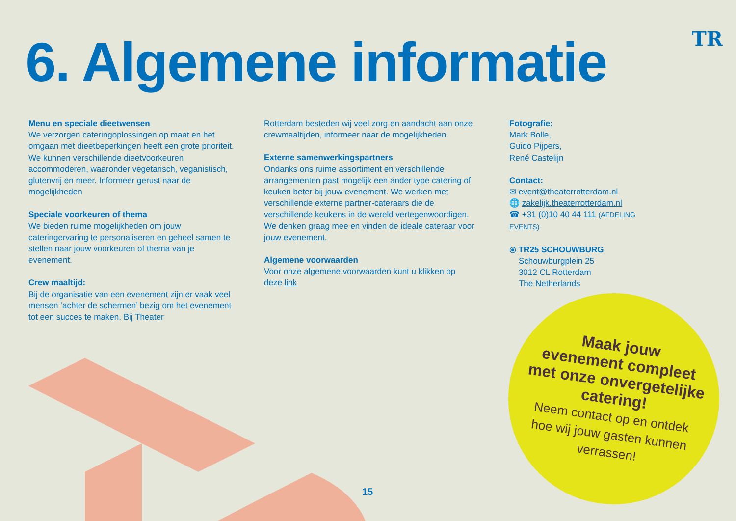TR
6. Algemene informatie
Menu en speciale dieetwensen
We verzorgen cateringoplossingen op maat en het omgaan met dieetbeperkingen heeft een grote prioriteit. We kunnen verschillende dieetvoorkeuren accommoderen, waaronder vegetarisch, veganistisch, glutenvrij en meer. Informeer gerust naar de mogelijkheden
Speciale voorkeuren of thema
We bieden ruime mogelijkheden om jouw cateringervaring te personaliseren en geheel samen te stellen naar jouw voorkeuren of thema van je evenement.
Crew maaltijd:
Bij de organisatie van een evenement zijn er vaak veel mensen ‘achter de schermen’ bezig om het evenement tot een succes te maken. Bij Theater
Rotterdam besteden wij veel zorg en aandacht aan onze crewmaaltijden, informeer naar de mogelijkheden.
Externe samenwerkingspartners
Ondanks ons ruime assortiment en verschillende arrangementen past mogelijk een ander type catering of keuken beter bij jouw evenement. We werken met verschillende externe partner-cateraars die de verschillende keukens in de wereld vertegenwoordigen. We denken graag mee en vinden de ideale cateraar voor jouw evenement.
Algemene voorwaarden
Voor onze algemene voorwaarden kunt u klikken op deze link
Fotografie:
Mark Bolle,
Guido Pijpers,
René Castelijn
Contact:
✉ event@theaterrotterdam.nl
🌐 zakelijk.theaterrotterdam.nl
☎ +31 (0)10 40 44 111 (AFDELING EVENTS)
⦿ TR25 SCHOUWBURG
Schouwburgplein 25
3012 CL Rotterdam
The Netherlands
Maak jouw
evenement compleet
met onze onvergetelijke
catering!
Neem contact op en ontdek
hoe wij jouw gasten kunnen
verrassen!
15